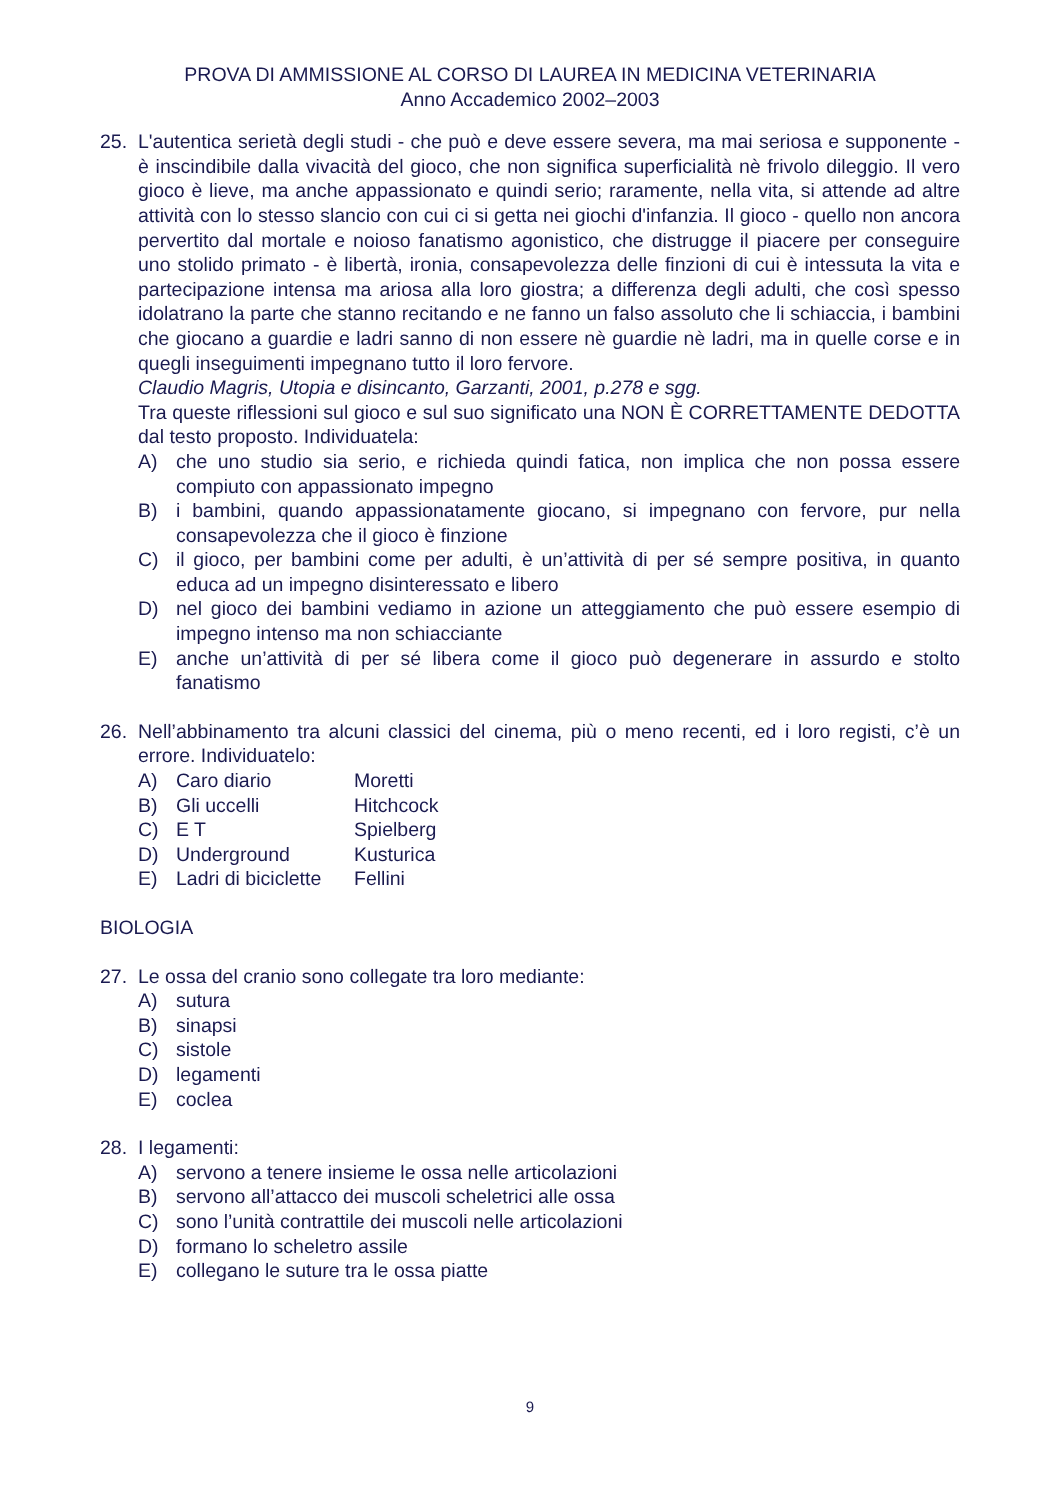PROVA DI AMMISSIONE AL CORSO DI LAUREA IN MEDICINA VETERINARIA
Anno Accademico 2002–2003
25. L'autentica serietà degli studi - che può e deve essere severa, ma mai seriosa e supponente - è inscindibile dalla vivacità del gioco, che non significa superficialità nè frivolo dileggio. Il vero gioco è lieve, ma anche appassionato e quindi serio; raramente, nella vita, si attende ad altre attività con lo stesso slancio con cui ci si getta nei giochi d'infanzia. Il gioco - quello non ancora pervertito dal mortale e noioso fanatismo agonistico, che distrugge il piacere per conseguire uno stolido primato - è libertà, ironia, consapevolezza delle finzioni di cui è intessuta la vita e partecipazione intensa ma ariosa alla loro giostra; a differenza degli adulti, che così spesso idolatrano la parte che stanno recitando e ne fanno un falso assoluto che li schiaccia, i bambini che giocano a guardie e ladri sanno di non essere nè guardie nè ladri, ma in quelle corse e in quegli inseguimenti impegnano tutto il loro fervore.
Claudio Magris, Utopia e disincanto, Garzanti, 2001, p.278 e sgg.
Tra queste riflessioni sul gioco e sul suo significato una NON È CORRETTAMENTE DEDOTTA dal testo proposto. Individuatela:
A) che uno studio sia serio, e richieda quindi fatica, non implica che non possa essere compiuto con appassionato impegno
B) i bambini, quando appassionatamente giocano, si impegnano con fervore, pur nella consapevolezza che il gioco è finzione
C) il gioco, per bambini come per adulti, è un’attività di per sé sempre positiva, in quanto educa ad un impegno disinteressato e libero
D) nel gioco dei bambini vediamo in azione un atteggiamento che può essere esempio di impegno intenso ma non schiacciante
E) anche un’attività di per sé libera come il gioco può degenerare in assurdo e stolto fanatismo
26. Nell’abbinamento tra alcuni classici del cinema, più o meno recenti, ed i loro registi, c’è un errore. Individuatelo:
| A) | Caro diario | Moretti |
| B) | Gli uccelli | Hitchcock |
| C) | E T | Spielberg |
| D) | Underground | Kusturica |
| E) | Ladri di biciclette | Fellini |
BIOLOGIA
27. Le ossa del cranio sono collegate tra loro mediante:
A) sutura
B) sinapsi
C) sistole
D) legamenti
E) coclea
28. I legamenti:
A) servono a tenere insieme le ossa nelle articolazioni
B) servono all’attacco dei muscoli scheletrici alle ossa
C) sono l’unità contrattile dei muscoli nelle articolazioni
D) formano lo scheletro assile
E) collegano le suture tra le ossa piatte
9